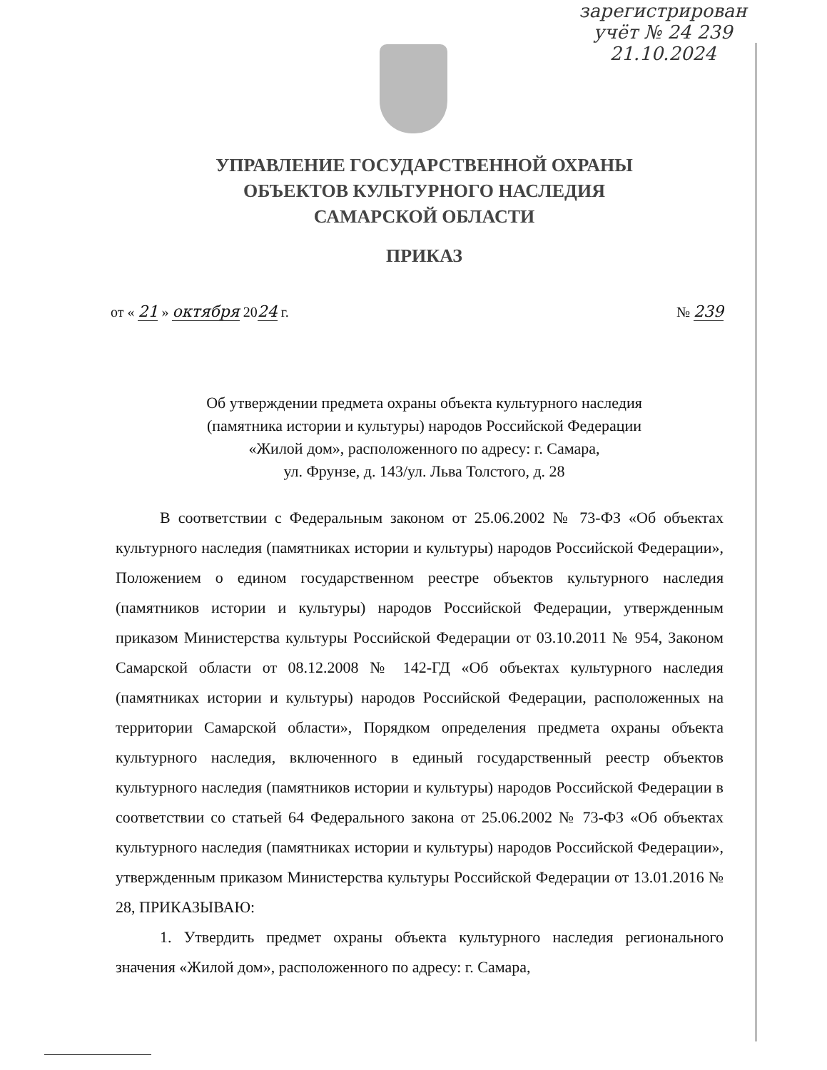зарегистрирован
учёт № 24 239
21.10.2024
УПРАВЛЕНИЕ ГОСУДАРСТВЕННОЙ ОХРАНЫ
ОБЪЕКТОВ КУЛЬТУРНОГО НАСЛЕДИЯ
САМАРСКОЙ ОБЛАСТИ
ПРИКАЗ
от « 21 » октября 2024 г. № 239
Об утверждении предмета охраны объекта культурного наследия
(памятника истории и культуры) народов Российской Федерации
«Жилой дом», расположенного по адресу: г. Самара,
ул. Фрунзе, д. 143/ул. Льва Толстого, д. 28
В соответствии с Федеральным законом от 25.06.2002 № 73-ФЗ «Об объектах культурного наследия (памятниках истории и культуры) народов Российской Федерации», Положением о едином государственном реестре объектов культурного наследия (памятников истории и культуры) народов Российской Федерации, утвержденным приказом Министерства культуры Российской Федерации от 03.10.2011 № 954, Законом Самарской области от 08.12.2008 № 142-ГД «Об объектах культурного наследия (памятниках истории и культуры) народов Российской Федерации, расположенных на территории Самарской области», Порядком определения предмета охраны объекта культурного наследия, включенного в единый государственный реестр объектов культурного наследия (памятников истории и культуры) народов Российской Федерации в соответствии со статьей 64 Федерального закона от 25.06.2002 № 73-ФЗ «Об объектах культурного наследия (памятниках истории и культуры) народов Российской Федерации», утвержденным приказом Министерства культуры Российской Федерации от 13.01.2016 № 28, ПРИКАЗЫВАЮ:
1. Утвердить предмет охраны объекта культурного наследия регионального значения «Жилой дом», расположенного по адресу: г. Самара,